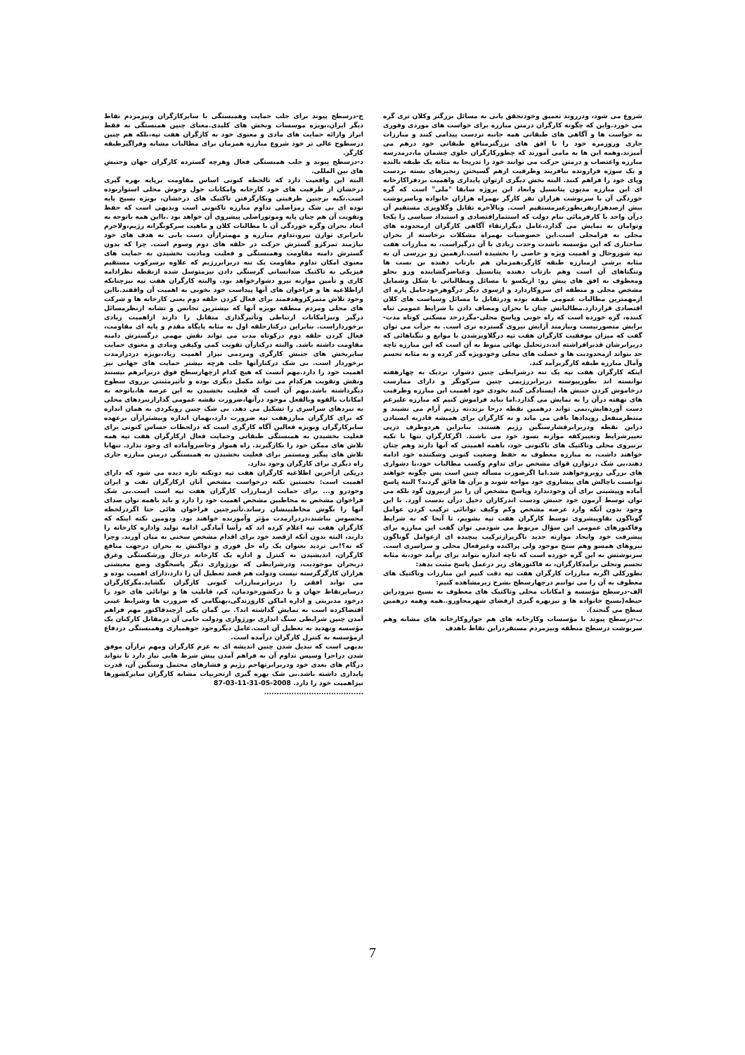شروع می شود، ودرروند تعمیق وخودتحقق یابی به مسائل بزرگتر وکلان تری گره می خورد.واین که چگونه کارگران درمتن مبارزه برای خواست های موردی وفوری به خواست ها و آگاهی های طبقاتی همه جانبه تردست پیدامی کنند و مبارزات جاری وروزمره خود را با افق های بزرگترمنافع طبقاتی خود درهم می آمیزند.وهمه این ها به مامی آموزند که چطورکارگران جلوی چشمان ما،درمدرسه مبارزه واعتصاب و درمتن حرکت می توانند خود را تدریجا به مثابه یک طبقه بالنده و یک سوژه فرارونده بیافریند وظرفیت ازهم گسیختن زنجیرهای بسته بردست وپای خود را فراهم کنند. البته بخش دیگری ازتوان پایداری واهمیت بردفراکارخانه ای این مبارزه مدیون پتانسیل وابعاد این پروژه سابقا "ملی" است که گره خوردگی آن با سرنوشت هزاران نفر کارگر بهمراه هزاران خانواده وباسرنوشت بیش ازصدهزارنفربطورغیرمستقیم است. وبالآخره تقابل وگلاویزی مستقیم آن درآن واحد با کارفرمائی بنام دولت که استثماراقتصادی و استبداد سیاسی را یکجا وتوامان به نمایش می گذارد،عامل دیگرارتقاء آگاهی کارگران ازمحدوده های محلی به فرامحلی است.این خصوصیات بهمراه مشکلات برخاسته از بحران ساختاری که این مؤسسه باشدت وحدت زیادی با آن درگیراست، به مبارزات هفت تپه شوروحال و اهمیت ویژه و خاصی را بخشیده است.ازهمین رو بررسی آن به مثابه برشی ازمبارزه طبقه کارگر،همزمان هم بازتاب دهنده بن بست ها وتنگناهای آن است وهم بازتاب دهنده پتانسیل وعناصرگشاینده ورو بجلو ومعطوف به افق های پیش رو: ازیکسو با مسائل ومطالباتی با شکل وشمایل مشخص محلی و منطقه ای سروکاردارد و ازسوی دیگر درگوهرخودحامل پاره ای ازمهمترین مطالبات عمومی طبقه بوده ودرتقابل با مسائل وسیاست های کلان اقتصادی قراردارد.مطالباتش چنان با بحران ومصاف دادن با شرایط عمومی تباه کننده، گره خورده است که راه جونی وپاسخ محلی-مگردرحد مسکنی کوتاه مدت- برایش متصورنیست ونیازمند آرایش نیروی گسترده تری است. به جرأت می توان گفت که میزان موفقیت کارگران هفت تپه درگلاویزشدن با موانع و تنگناهائی که دربرابرشان قدبرافراشته اند،درتحلیل نهائی منوط به آن است که این مبارزه تاچه حد بتواند ازمحدودیت ها و خصلت های محلی وخودویژه گذر کرده و به مثابه تجسم وآمال مبارزه طبقه کارگربرآمد کند.
اینکه کارگران هفت تپه یک تنه درشرایطی چنین دشوار، نردیک به چهارهفته توانسته اند بطورپیوسته دربرابررژیمی چنین سرکوبگر و دارای ممارست درخاموش کردن جنبش ها، ایستادگی کنند بخودی خود اهمیت این مبارزه وظرفیت های نهفته درآن را به نمایش می گذارد.اما نباید فراموش کنیم که مبارزه علیرغم دست آوردهایش،نمی تواند درهمین نقطه درجا بزند،نه رژیم آرام می نشیند و منتظرمنفعل رویدادها باقی می ماند و نه کارگران برای همیشه قادربه ایستادن دراین نقطه ودربرابرفشارسنگین رژیم هستند. بنابراین هردوطرف درپی تغییرشرایط وتغییرکفه موازنه بسود خود می باشند. اگرکارگران تنها با تکیه برنیروی محلی وتاکتیک های تاکنونی خود، باهمه اهمیتی که آنها دارند وهم چنان خواهند داشت، به مبارزه معطوف به حفظ وضعیت کنونی وشکننده خود ادامه دهند،بی شک درتوازن قوای مشخص برای تداوم وکسب مطالبات خود،با دشواری های بزرگی روبروخواهند شد.اما اگرصورت مسأله چنین است پس چگونه خواهند توانست باچالش های پیشاروی خود مواجه شوند و برآن ها فائق گردند؟ البته پاسخ آماده وپیشینی برای آن وجودندارد وپاسخ مشخص آن را نیز ازبیرون گود بلکه می توان توسط آزمون خود جنبش ودست اندرکاران دخیل درآن بدست آورد. با این وجود بدون آنکه وارد عرصه مشخص وکم وکیف توانائی ترکیب کردن عوامل گوناگون بقاوپیشروی توسط کارگران هفت تپه بشویم، تا آنجا که به شرایط وفاکتورهای عمومی این سؤال مربوط می شودمی توان گفت این مبارزه برای پیشرفت خود وایجاد موازنه جدید ناگزیرازترکیب پیچیده ای ازعوامل گوناگون نیروهای همسو وهم سنخ موجود ولی پراکنده وغیرفعال محلی و سراسری است. سرنوشتش به این گره خورده است که تاچه اندازه بتواند برای برآمد خود،به مثابه تجسم وتجلی برآمدکارگران، به فاکتورهای زیر درعمل پاسخ مثبت بدهد:
بطورکلی اگربه مبارزات کارگران هفت تپه دقت کنیم این مبارزات وتاکتیک های معطوف به آن را می توانیم درچهارسطح بشرح زیرمشاهده کنیم:
الف-درسطح مؤسسه و امکانات محلی وتاکتیک های معطوف به بسیج نیرودراین حیطه(بسیج خانواده ها و نیزبهره گیری ازفضای شهرمجاورو..همه وهمه درهمین سطح می گنجند).
ب-درسطح پیوند با مؤسسات وکارخانه های هم جواروکارخانه های مشابه وهم سرنوشت درسطح منطقه ونیزمردم مستقردراین نقاط باهدف
ج-درسطح پیوند برای جلب حمایت وهمبستگی با سایرکارگران ونیزمردم نقاط دیگر ایران،بویژه موسسات وبخش های کلیدی.معنای چنین همبستگی نه فقط ابراز وارائه حمایت های مادی و معنوی خود به کارگران هفت تپه،بلکه هم چنین درسطوح عالی تر خود شروع مبارزه همزمان برای مطالبات مشابه وفراگیرطبقه کارگر.
د-درسطح پیوند و جلب همبستگی فعال وهرچه گسترده کارگران جهان وجنبش های بین المللی.
البته این واقعیت دارد که تالحظه کنونی اساس مقاومت برپایه بهره گیری درخشان از ظرفیت های خود کارخانه وامکانات حول وحوش محلی استواربوده است.تکیه برچنین ظرفیتی وبکارگرفتن تاکتیک های درخشان، بویژه بسیج پایه توده ای بی شک رمزاصلی تداوم مبارزه تاکنونی است وبدیهی است که حفظ وتقویت آن هم چنان پایه وموتوراصلی پیشروی آن خواهد بود .بااین همه باتوجه به ابعاد بحران وگره خوردگی آن با مطالبات کلان و ماهیت سرکوبگرانه رژیم،ولاجرم نابرابری توازن نیرو،تداوم مبارزه و مهمترازآن دست یابی به هدف های خود نیازمند تمرکزو گسترش حرکت در حلقه های دوم وسوم است. چرا که بدون گسترش دامنه مقاومت وهمبستگی و فعلیت ومادیت بخشیدن به حمایت های معنوی امکان تداوم مقاومت یک تنه دربرابررژیم که علاوه برسرکوب مستقیم فیزیکی به تاکتیک ضدانسانی گرسنگی دادن نیزمتوسل شده ازنقطه نظرادامه کاری و تأمین موازنه نیرو دشوارخواهد بود. والبته کارگران هفت تپه نیزچنانکه ازاطلاعیه ها و فراخوان های آنها پیداست خود بخوبی به اهمیت آن واقفند.بااین وجود تلاش متمرکزوهدفمند برای فعال کردن حلقه دوم یعنی کارخانه ها و شرکت های محلی ومردم منطقه بویژه آنها که بیشترین تجانس و تشابه ازنظرمسائل درگیر ونیزامکانات ارتباطی وتأثیرگذاری متقابل را دارند ازاهمیت زیادی برخورداراست. بنابراین درکنارحلقه اول به مثابه پایگاه مقدم و پایه ای مقاومت، فعال کردن حلقه دوم درکوتاه مدت می تواند نقش مهمی درگسترش دامنه مقاومت داشته باشد. والبته درکنارآن تقویت کمی وکیفی ومادی و معنوی حمایت سایربخش های جنبش کارگری ومردمی نیزاز اهمیت زیاد،بویژه دردرازمدت برخوردار است. بی شک درکنارآنها جلب هرچه بیشتر حمایت های جهانی نیز اهمیت خود را دارد.مهم آنست که هیچ کدام ازچهارسطح فوق دربرابرهم نیستند ونقش وتقویت هرکدام می تواند مکمل دیگری بوده و تأثیرمثبتی برروی سطوح دیگرداشته باشد.مهم آن است که فعلیت بخشیدن به این عرصه ها،باتوجه به امکانات بالقوه وبالفعل موجود درآنها،ضرورت نقشه عمومی گذارازنبردهای محلی به نبردهای سراسری را تشکیل می دهد. بی شک چنین رویکردی به همان اندازه که برای کارگران مبارزهفت تپه ضرورت دارد،بهمان اندازه وبیشترازآن برعهده سایرکارگران وبویژه فعالین آگاه کارگری است که درلحظات حساس کنونی برای فعلیت بخشیدن به همبستگی طبقاتی وحمایت فعال ازکارگران هفت تپه همه تلاش های ممکن خود را بکارگیرند. راه هموار وحاضروآماده ای وجود ندارد. تنهابا تلاش های پیگیر ومستمر برای فعلیت بخشیدن به همبستگی درمتن مبارزه جاری راه دیگری برای کارگران وجود ندارد.
دریکی ازآخرین اطلاعیه کارگران هفت تپه دونکته تازه دیده می شود که دارای اهمیت است: نخستین نکته درخواست مشخص آنان ازکارگران نفت و ایران وخودرو و... برای حمایت ازمبارزات کارگران هفت تپه است است.بی شک فراخوان مشخص به مخاطبین مشخص اهمیت خود را دارد و باید باهمه توان صدای آنها را بگوش مخاطبینشان رساند.تأثیرچنین فراخوان هائی حتا اگردرلحظه محسوس نباشند،دردرازمدت مؤثر وآموزنده خواهند بود. ودومین نکته اینکه که کارگران هفت تپه اعلام کرده اند که رأسا آمادگی ادامه تولید واداره کارخانه را دارند، البته بدون آنکه ازقصد خود برای اقدام مشخص سخنی به میان آورند. وچرا که نه؟!بی تردید بعنوان یک راه حل فوری و دواکنش به بحران درجهت منافع کارگران، اندیشیدن به کنترل و اداره یک کارخانه درحال ورشکستگی وغرق دربحران موجودیت، ودرشرایطی که بورژوازی دیگر پاسخگوی وضع معیشتی هزاران کارگرگرسنه نیست ودولت هم قصد تعطیل آن را دارد،دارای اهمیت بوده و می تواند افقی را دربرابرمبارزات کنونی کارگران بگشاید.مگرکارگران درسایرنقاط جهان و یا درکشورخودمان، کم، قابلیت ها و توانائی های خود را درخود مدیریتی و اداره اماکن کاروزندگی،بهنگامی که ضرورت ها وشرایط عینی اقتضاکرده است به نمایش گذاشته اند؟. بی گمان یکی ازچندفاکتور مهم فراهم آمدن چنین شرایطی سنگ اندازی بورژوازی ودولت حامی آن درمقابل کارکنان یک مؤسسه وتهدید به تعطیل آن است.عامل دیگروجود جوهمیاری وهمبستگی دردفاع ازمؤسسه به کنترل کارگران درآمده است.
بدیهی است که تبدیل شدن چنین اندیشه ای به عزم کارگران ومهم ترازآن موفق شدن دراجرا وسپس تداوم آن به فراهم آمدن پیش شرط هایی نیاز دارد تا بتواند درگام های بعدی خود ودربرابرتهاجم رژیم و فشارهای محتمل وسنگین آن، قدرت پایداری داشته باشد.بی شک بهره گیری ازتجربیات مشابه کارگران سایرکشورها نیزاهمیت خود را دارد. 2008-05-31-11-03-87
........................................
7